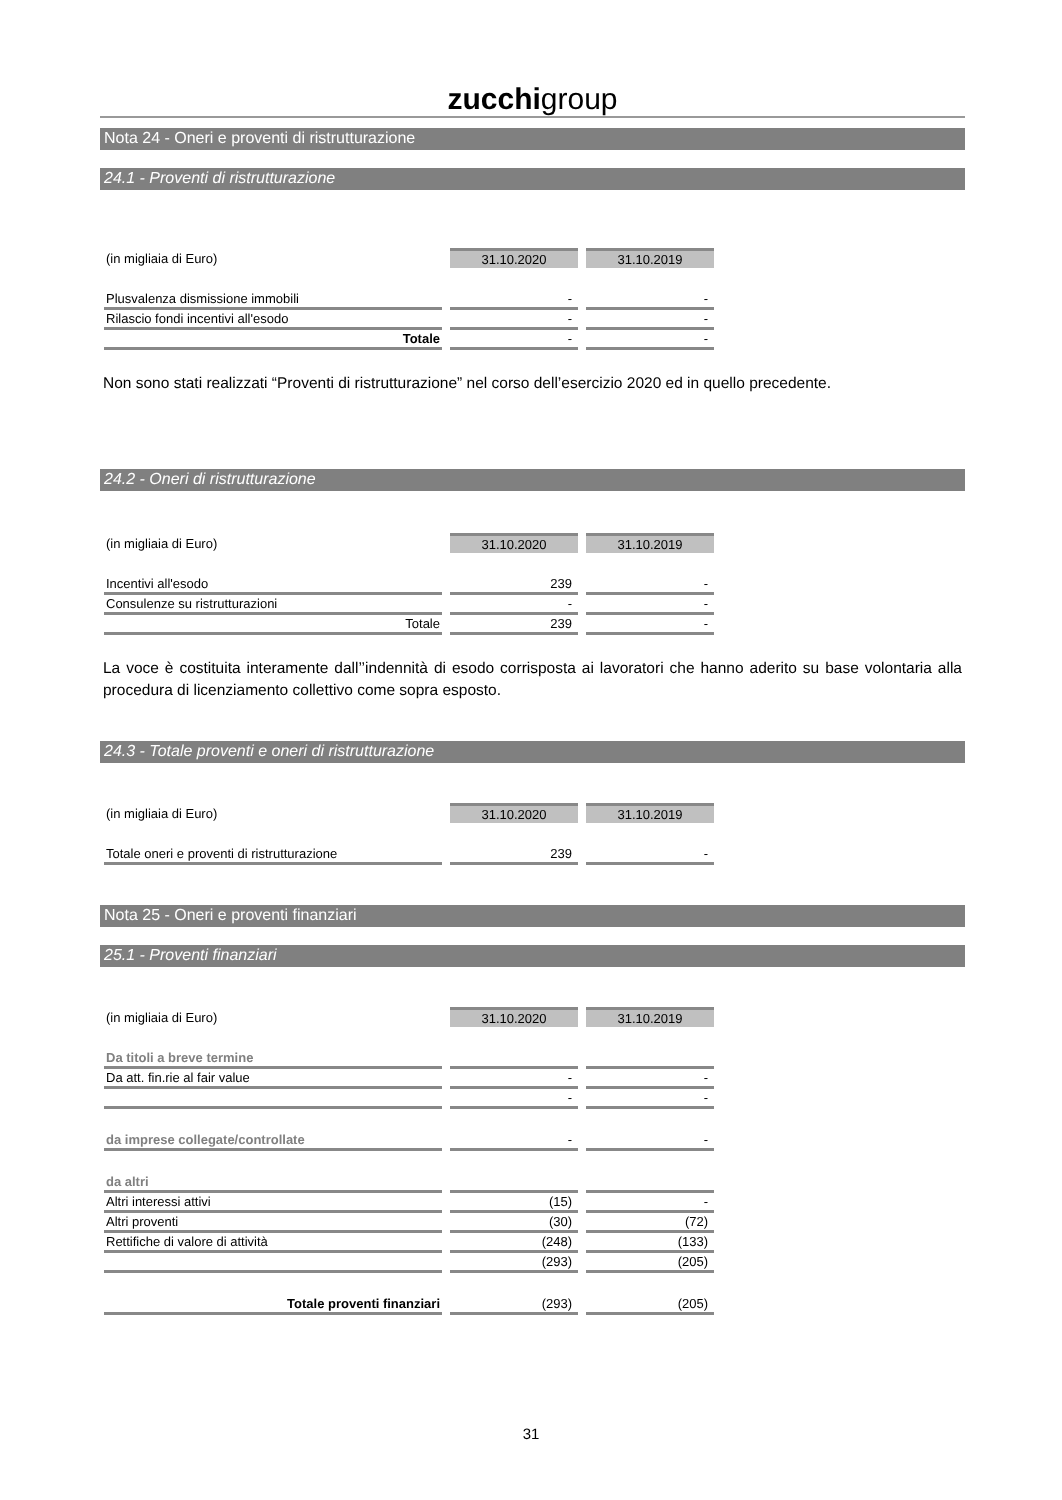zucchigroup
Nota 24 - Oneri e proventi di ristrutturazione
24.1 - Proventi di ristrutturazione
| (in migliaia di Euro) | 31.10.2020 | 31.10.2019 |
| Plusvalenza dismissione immobili | - | - |
| Rilascio fondi incentivi all'esodo | - | - |
| Totale | - | - |
Non sono stati realizzati “Proventi di ristrutturazione” nel corso dell’esercizio 2020 ed in quello precedente.
24.2 - Oneri di ristrutturazione
| (in migliaia di Euro) | 31.10.2020 | 31.10.2019 |
| Incentivi all'esodo | 239 | - |
| Consulenze su ristrutturazioni | - | - |
| Totale | 239 | - |
La voce è costituita interamente dall’’indennità di esodo corrisposta ai lavoratori che hanno aderito su base volontaria alla procedura di licenziamento collettivo come sopra esposto.
24.3 - Totale proventi e oneri di ristrutturazione
| (in migliaia di Euro) | 31.10.2020 | 31.10.2019 |
| Totale oneri e proventi di ristrutturazione | 239 | - |
Nota 25 - Oneri e proventi finanziari
25.1 - Proventi finanziari
| (in migliaia di Euro) | 31.10.2020 | 31.10.2019 |
| Da titoli a breve termine | | |
| Da att. fin.rie al fair value | - | - |
| | - | - |
| da imprese collegate/controllate | - | - |
| da altri | | |
| Altri interessi attivi | (15) | - |
| Altri proventi | (30) | (72) |
| Rettifiche di valore di attività | (248) | (133) |
| | (293) | (205) |
| Totale proventi finanziari | (293) | (205) |
31